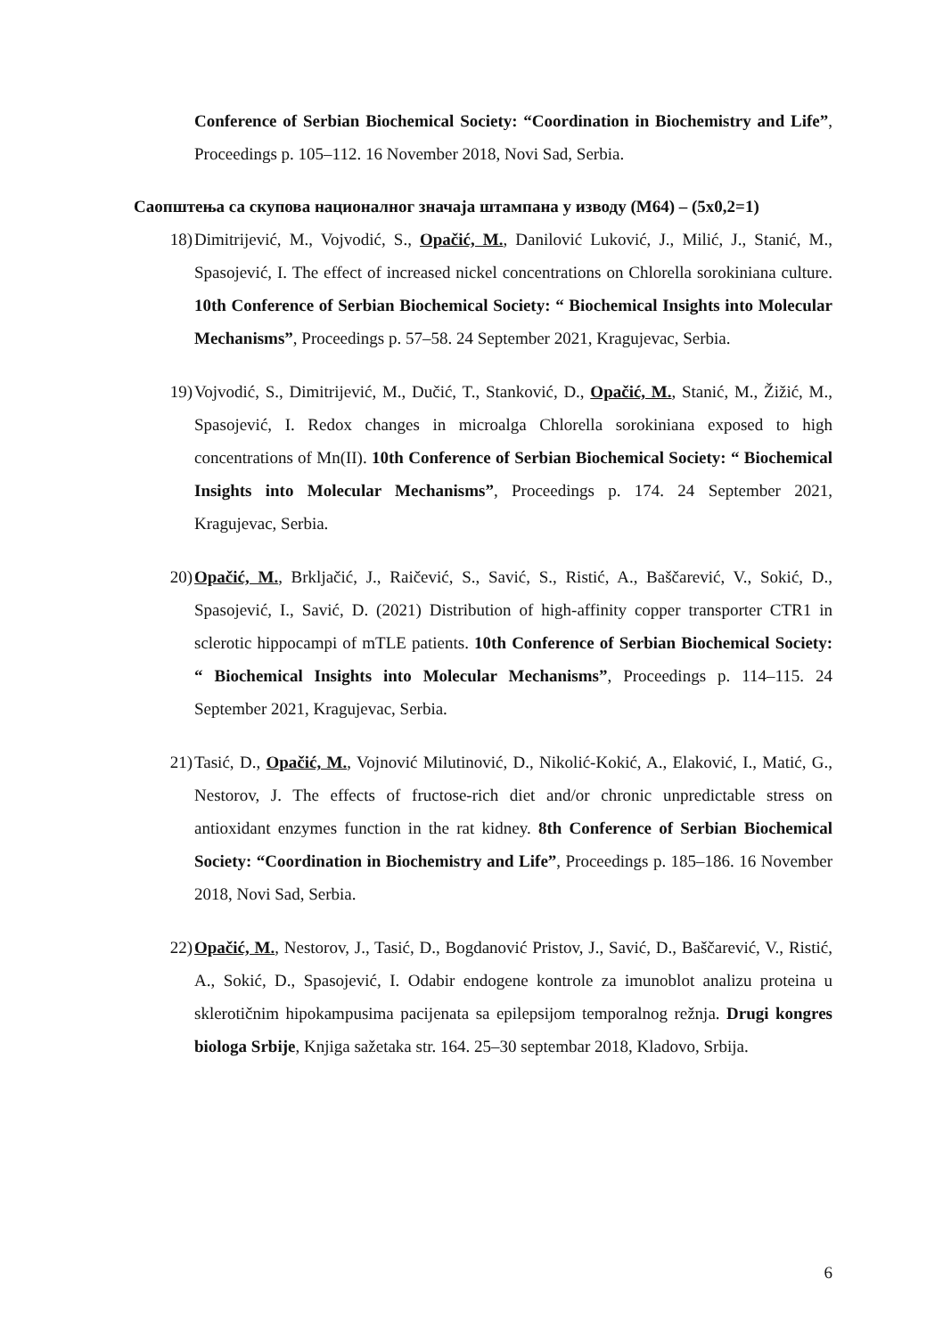Conference of Serbian Biochemical Society: “Coordination in Biochemistry and Life”, Proceedings p. 105–112. 16 November 2018, Novi Sad, Serbia.
Саопштења са скупова националног значаја штампана у изводу (М64) – (5x0,2=1)
18) Dimitrijević, M., Vojvodić, S., Opačić, M., Danilović Luković, J., Milić, J., Stanić, M., Spasojević, I. The effect of increased nickel concentrations on Chlorella sorokiniana culture. 10th Conference of Serbian Biochemical Society: “ Biochemical Insights into Molecular Mechanisms”, Proceedings p. 57–58. 24 September 2021, Kragujevac, Serbia.
19) Vojvodić, S., Dimitrijević, M., Dučić, T., Stanković, D., Opačić, M., Stanić, M., Žižić, M., Spasojević, I. Redox changes in microalga Chlorella sorokiniana exposed to high concentrations of Mn(II). 10th Conference of Serbian Biochemical Society: “ Biochemical Insights into Molecular Mechanisms”, Proceedings p. 174. 24 September 2021, Kragujevac, Serbia.
20) Opačić, M., Brkljačić, J., Raičević, S., Savić, S., Ristić, A., Baščarević, V., Sokić, D., Spasojević, I., Savić, D. (2021) Distribution of high-affinity copper transporter CTR1 in sclerotic hippocampi of mTLE patients. 10th Conference of Serbian Biochemical Society: “ Biochemical Insights into Molecular Mechanisms”, Proceedings p. 114–115. 24 September 2021, Kragujevac, Serbia.
21) Tasić, D., Opačić, M., Vojnović Milutinović, D., Nikolić-Kokić, A., Elaković, I., Matić, G., Nestorov, J. The effects of fructose-rich diet and/or chronic unpredictable stress on antioxidant enzymes function in the rat kidney. 8th Conference of Serbian Biochemical Society: “Coordination in Biochemistry and Life”, Proceedings p. 185–186. 16 November 2018, Novi Sad, Serbia.
22) Opačić, M., Nestorov, J., Tasić, D., Bogdanović Pristov, J., Savić, D., Baščarević, V., Ristić, A., Sokić, D., Spasojević, I. Odabir endogene kontrole za imunoblot analizu proteina u sklerotičnim hipokampusima pacijenata sa epilepsijom temporalnog režnja. Drugi kongres biologa Srbije, Knjiga sažetaka str. 164. 25–30 septembar 2018, Kladovo, Srbija.
6